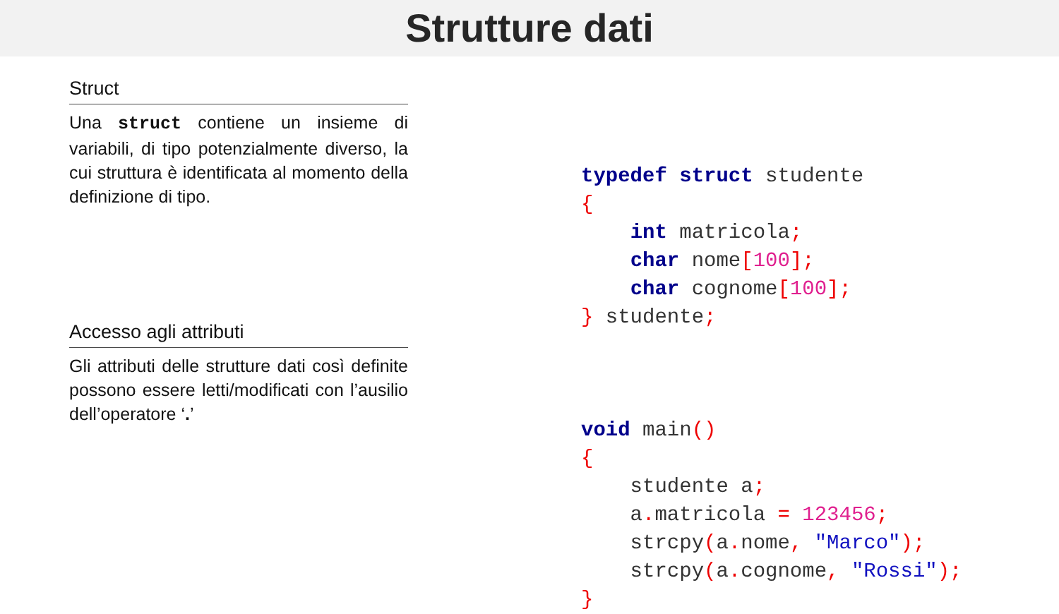Strutture dati
Struct
Una struct contiene un insieme di variabili, di tipo potenzialmente diverso, la cui struttura è identificata al momento della definizione di tipo.
Accesso agli attributi
Gli attributi delle strutture dati così definite possono essere letti/modificati con l’ausilio dell’operatore ‘.’
typedef struct studente
{
    int matricola;
    char nome[100];
    char cognome[100];
} studente;
void main()
{
    studente a;
    a. matricola = 123456;
    strcpy(a. nome, "Marco");
    strcpy(a. cognome, "Rossi");
}